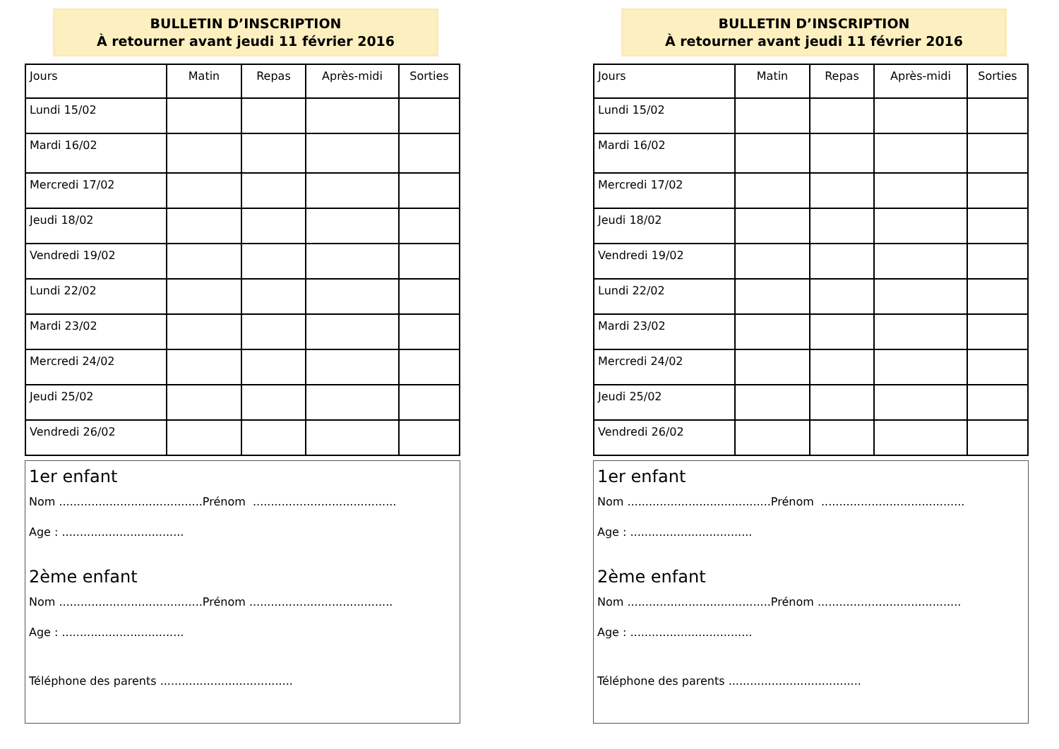BULLETIN D’INSCRIPTION
À retourner avant jeudi 11 février 2016
| Jours | Matin | Repas | Après-midi | Sorties |
| --- | --- | --- | --- | --- |
| Lundi 15/02 | | | | |
| Mardi 16/02 | | | | |
| Mercredi 17/02 | | | | |
| Jeudi 18/02 | | | | |
| Vendredi 19/02 | | | | |
| Lundi 22/02 | | | | |
| Mardi 23/02 | | | | |
| Mercredi 24/02 | | | | |
| Jeudi 25/02 | | | | |
| Vendredi 26/02 | | | | |
1er enfant
Nom ........................................Prénom ........................................
Age : ..................................
2ème enfant
Nom ........................................Prénom ........................................
Age : ..................................
Téléphone des parents .....................................
BULLETIN D’INSCRIPTION
À retourner avant jeudi 11 février 2016
| Jours | Matin | Repas | Après-midi | Sorties |
| --- | --- | --- | --- | --- |
| Lundi 15/02 | | | | |
| Mardi 16/02 | | | | |
| Mercredi 17/02 | | | | |
| Jeudi 18/02 | | | | |
| Vendredi 19/02 | | | | |
| Lundi 22/02 | | | | |
| Mardi 23/02 | | | | |
| Mercredi 24/02 | | | | |
| Jeudi 25/02 | | | | |
| Vendredi 26/02 | | | | |
1er enfant
Nom ........................................Prénom ........................................
Age : ..................................
2ème enfant
Nom ........................................Prénom ........................................
Age : ..................................
Téléphone des parents .....................................